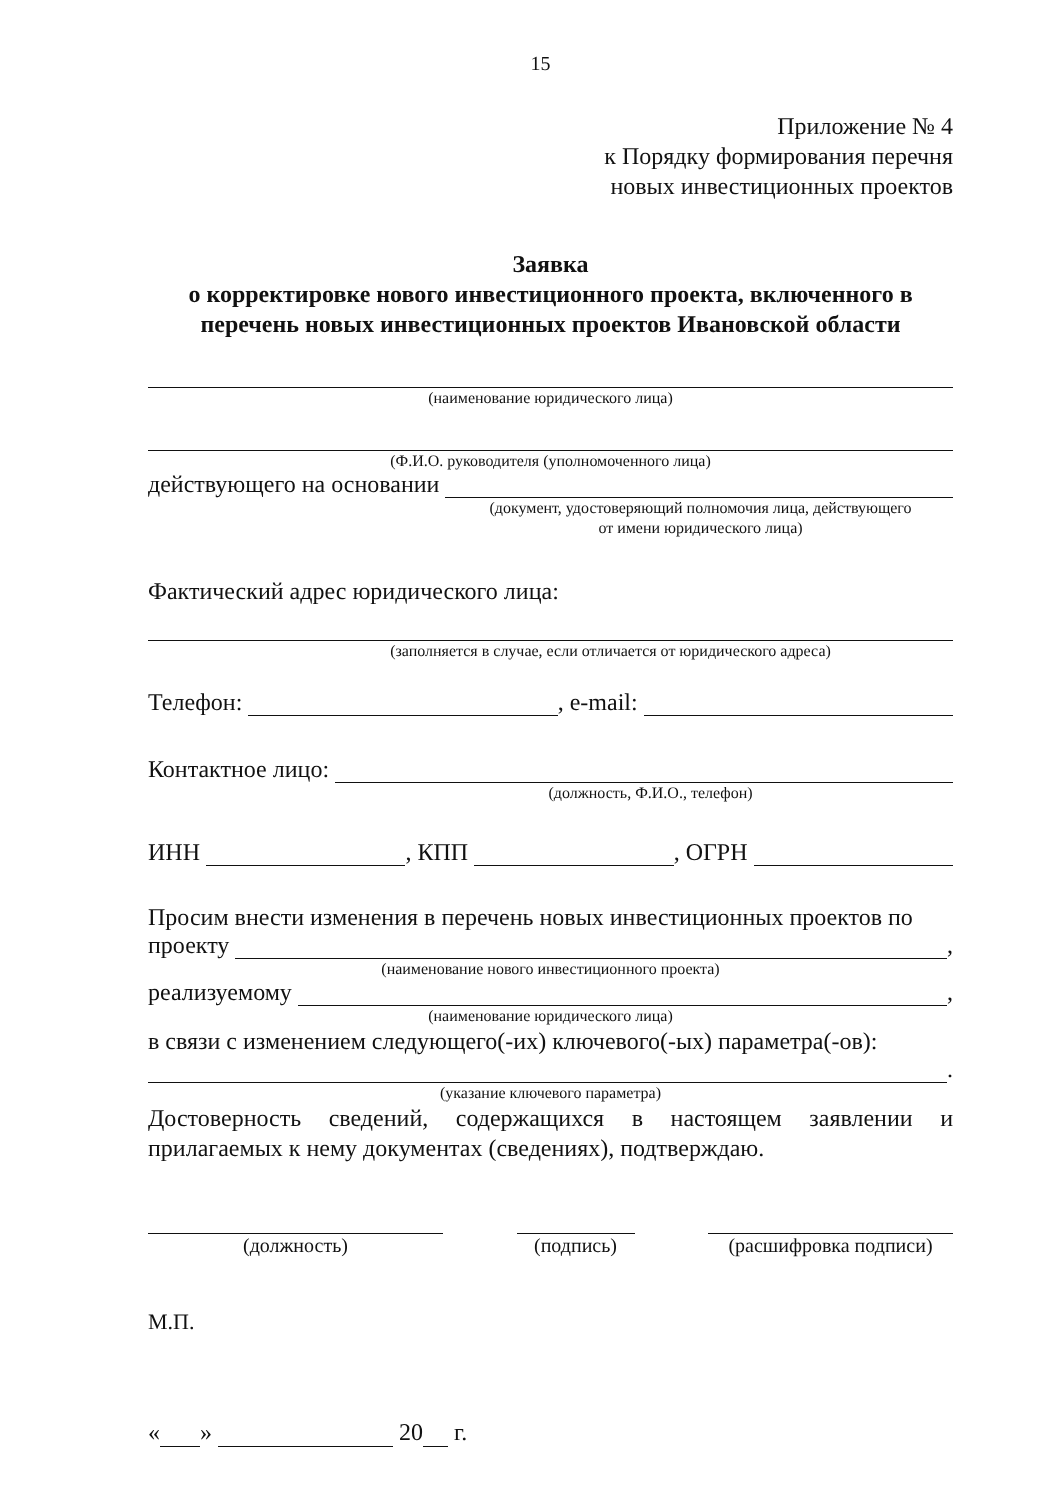15
Приложение № 4
к Порядку формирования перечня
новых инвестиционных проектов
Заявка
о корректировке нового инвестиционного проекта, включенного в перечень новых инвестиционных проектов Ивановской области
(наименование юридического лица)
(Ф.И.О. руководителя (уполномоченного лица)
действующего на основании
(документ, удостоверяющий полномочия лица, действующего
от имени юридического лица)
Фактический адрес юридического лица:
(заполняется в случае, если отличается от юридического адреса)
Телефон: , e-mail:
Контактное лицо:
(должность, Ф.И.О., телефон)
ИНН , КПП , ОГРН
Просим внести изменения в перечень новых инвестиционных проектов по
проекту ,
(наименование нового инвестиционного проекта)
реализуемому ,
(наименование юридического лица)
в связи с изменением следующего(-их) ключевого(-ых) параметра(-ов):
.
(указание ключевого параметра)
Достоверность сведений, содержащихся в настоящем заявлении и прилагаемых к нему документах (сведениях), подтверждаю.
(должность) (подпись) (расшифровка подписи)
М.П.
« » 20 г.